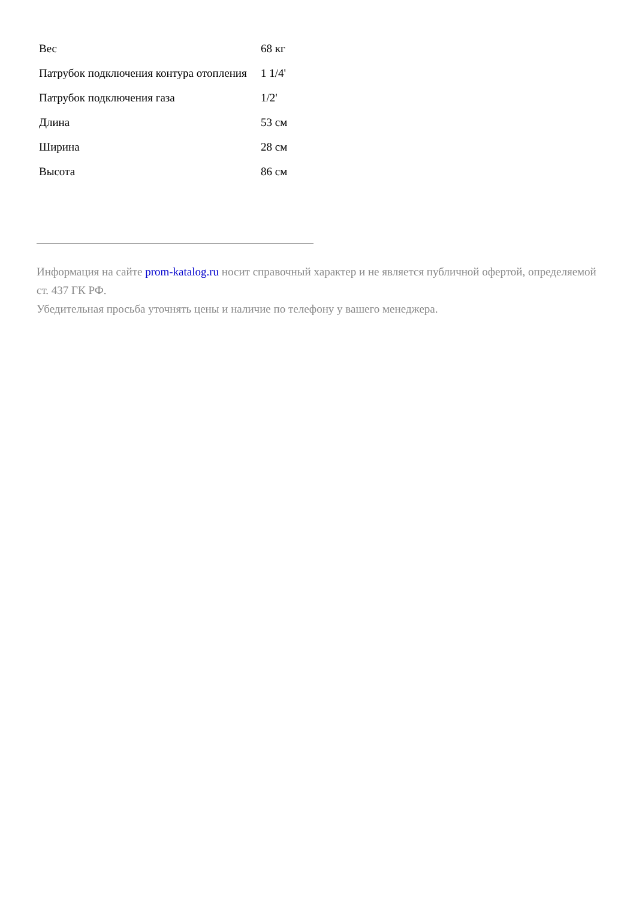| Вес | 68 кг |
| Патрубок подключения контура отопления | 1 1/4' |
| Патрубок подключения газа | 1/2' |
| Длина | 53 см |
| Ширина | 28 см |
| Высота | 86 см |
Информация на сайте prom-katalog.ru носит справочный характер и не является публичной офертой, определяемой ст. 437 ГК РФ.
Убедительная просьба уточнять цены и наличие по телефону у вашего менеджера.